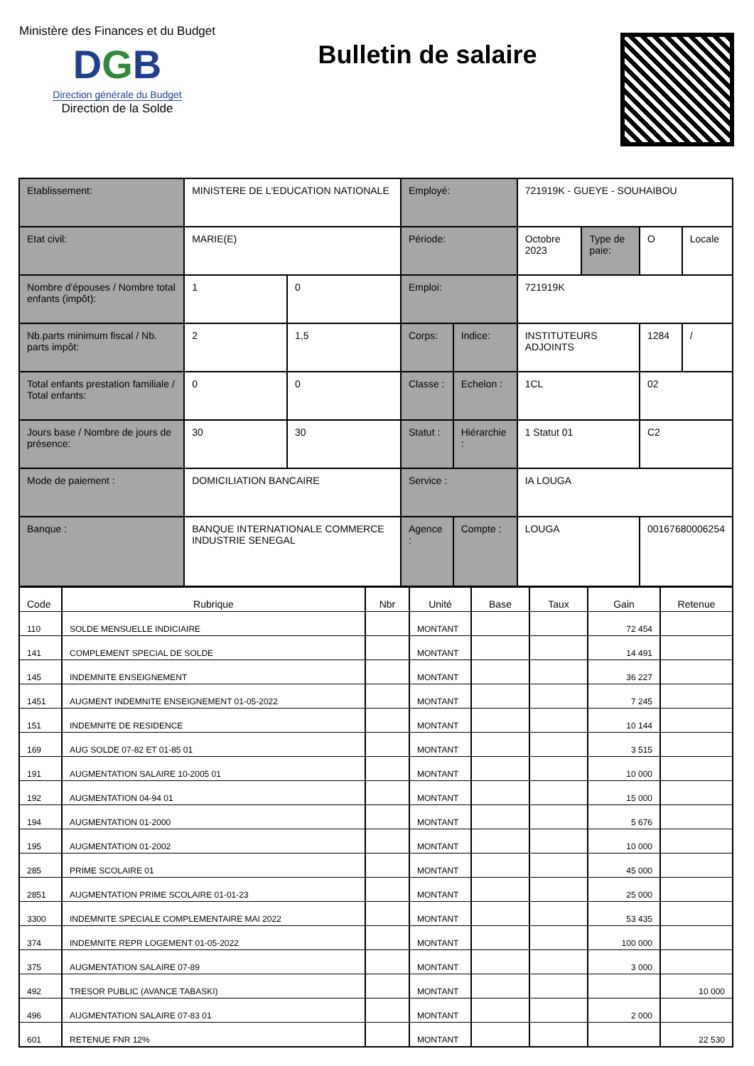Ministère des Finances et du Budget
DGB
Direction générale du Budget
Direction de la Solde
Bulletin de salaire
| Etablissement: | MINISTERE DE L'EDUCATION NATIONALE | | Employé: | | 721919K - GUEYE - SOUHAIBOU | | | |
| Etat civil: | MARIE(E) | | Période: | | Octobre 2023 | Type de paie: | O | Locale |
| Nombre d'épouses / Nombre total enfants (impôt): | 1 | 0 | Emploi: | | 721919K | | | |
| Nb.parts minimum fiscal / Nb. parts impôt: | 2 | 1,5 | Corps: | Indice: | INSTITUTEURS ADJOINTS | | 1284 | / |
| Total enfants prestation familiale / Total enfants: | 0 | 0 | Classe : | Echelon : | 1CL | | 02 | |
| Jours base / Nombre de jours de présence: | 30 | 30 | Statut : | Hiérarchie : | 1 Statut 01 | | C2 | |
| Mode de paiement : | DOMICILIATION BANCAIRE | | Service : | | IA LOUGA | | | |
| Banque : | BANQUE INTERNATIONALE COMMERCE INDUSTRIE SENEGAL | | Agence : | Compte : | LOUGA | | 00167680006254 | |
| Code | Rubrique | Nbr | Unité | Base | Taux | Gain | Retenue |
| --- | --- | --- | --- | --- | --- | --- | --- |
| 110 | SOLDE MENSUELLE INDICIAIRE | | MONTANT | | | 72 454 | |
| 141 | COMPLEMENT SPECIAL DE SOLDE | | MONTANT | | | 14 491 | |
| 145 | INDEMNITE ENSEIGNEMENT | | MONTANT | | | 36 227 | |
| 1451 | AUGMENT INDEMNITE ENSEIGNEMENT 01-05-2022 | | MONTANT | | | 7 245 | |
| 151 | INDEMNITE DE RESIDENCE | | MONTANT | | | 10 144 | |
| 169 | AUG SOLDE 07-82 ET 01-85 01 | | MONTANT | | | 3 515 | |
| 191 | AUGMENTATION SALAIRE 10-2005 01 | | MONTANT | | | 10 000 | |
| 192 | AUGMENTATION 04-94 01 | | MONTANT | | | 15 000 | |
| 194 | AUGMENTATION 01-2000 | | MONTANT | | | 5 676 | |
| 195 | AUGMENTATION 01-2002 | | MONTANT | | | 10 000 | |
| 285 | PRIME SCOLAIRE 01 | | MONTANT | | | 45 000 | |
| 2851 | AUGMENTATION PRIME SCOLAIRE 01-01-23 | | MONTANT | | | 25 000 | |
| 3300 | INDEMNITE SPECIALE COMPLEMENTAIRE MAI 2022 | | MONTANT | | | 53 435 | |
| 374 | INDEMNITE REPR LOGEMENT 01-05-2022 | | MONTANT | | | 100 000 | |
| 375 | AUGMENTATION SALAIRE 07-89 | | MONTANT | | | 3 000 | |
| 492 | TRESOR PUBLIC (AVANCE TABASKI) | | MONTANT | | | | 10 000 |
| 496 | AUGMENTATION SALAIRE 07-83 01 | | MONTANT | | | 2 000 | |
| 601 | RETENUE FNR 12% | | MONTANT | | | | 22 530 |